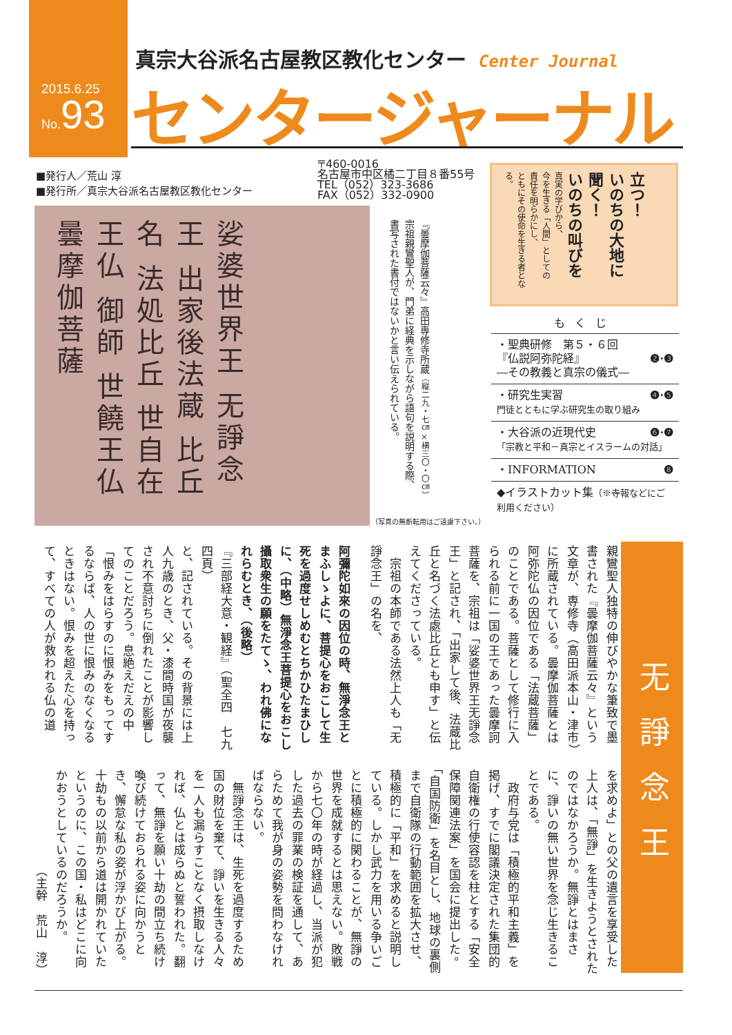2015.6.25
No. 93
真宗大谷派名古屋教区教化センター Center Journal
センタージャーナル
■発行人／荒山 淳
■発行所／真宗大谷派名古屋教区教化センター
〒460-0016
名古屋市中区橘二丁目８番55号
TEL（052）323-3686
FAX（052）332-0900
娑婆世界王 无諍念王 出家後法蔵 比丘 名 法処比丘 世自在王仏 御師 世饒王仏 曇摩伽菩薩
『曇摩伽菩薩云々』高田専修寺所蔵（縦二九・七㎝×横三〇・〇㎝）
宗祖親鸞聖人が、門弟に経典を示しながら語句を説明する際、
書写された書付ではないかと言い伝えられている。
（写真の無断転用はご遠慮下さい。）
立つ！
いのちの大地に
聞く！
いのちの叫びを
真実の学びから、
今を生きる「人間」としての
責任を明らかにし、
ともにその使命を生きる者となる。
もくじ
・聖典研修　第５・６回
『仏説阿弥陀経』 ❷·❸
―その教義と真宗の儀式―
・研究生実習 ❹·❺
門徒とともに学ぶ研究生の取り組み
・大谷派の近現代史 ❻·❼
「宗教と平和－真宗とイスラームの対話」
・INFORMATION ❽
◆イラストカット集（※寺報などにご利用ください）
无諍念王
親鸞聖人独特の伸びやかな筆致で墨書された『曇摩伽菩薩云々』という文章が、専修寺（高田派本山・津市）に所蔵されている。曇摩伽菩薩とは阿弥陀仏の因位である「法蔵菩薩」のことである。菩薩として修行に入られる前に一国の王であった曇摩訶菩薩を、宗祖は「娑婆世界王无諍念王」と記され、「出家して後、法蔵比丘と名づく法處比丘とも申す」と伝えてくださっている。
　宗祖の本師である法然上人も「无諍念王」の名を、
阿彌陀如來の因位の時、無淨念王とまふしゝよに、菩提心をおこして生死を過度せしめむとちかひたまひしに、（中略）無淨念王菩提心をおこし攝取衆生の願をたてゝ、われ佛になれらむとき、（後略）
『三部経大意・観経』（聖全四　七九四頁）
と、記されている。その背景には上人九歳のとき、父・漆間時国が夜襲され不意討ちに倒れたことが影響してのことだろう。息絶えだえの中「恨みをはらすのに恨みをもってするならば、人の世に恨みのなくなるときはない。恨みを超えた心を持って、すべての人が救われる仏の道
を求めよ」との父の遺言を享受した上人は、「無諍」を生きようとされたのではなかろうか。無諍とはまさに、諍いの無い世界を念じ生きることである。
　政府与党は「積極的平和主義」を掲げ、すでに閣議決定された集団的自衛権の行使容認を柱とする「安全保障関連法案」を国会に提出した。「自国防衛」を名目とし、地球の裏側まで自衛隊の行動範囲を拡大させ、積極的に「平和」を求めると説明している。しかし武力を用いる争いごとに積極的に関わることが、無諍の世界を成就するとは思えない。敗戦から七〇年の時が経過し、当派が犯した過去の罪業の検証を通して、あらためて我が身の姿勢を問わなければならない。
　無諍念王は、生死を過度するため国の財位を棄て、諍いを生きる人々を一人も漏らすことなく摂取しなければ、仏とは成らぬと誓われた。翻って、無諍を願い十劫の間立ち続け喚び続けておられる姿に向かうとき、懈怠な私の姿が浮かび上がる。十劫もの以前から道は開かれていたというのに、この国・私はどこに向かおうとしているのだろうか。
（主幹　荒山　淳）